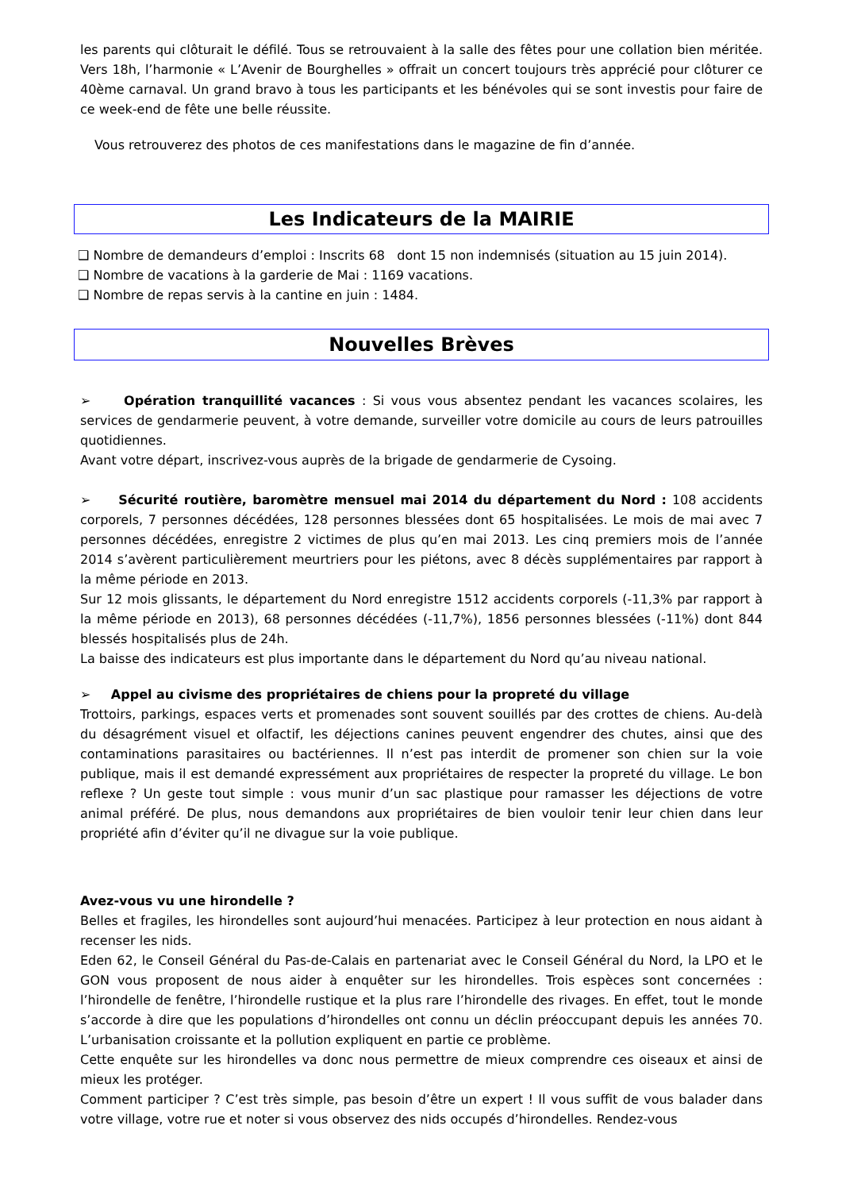les parents qui clôturait le défilé. Tous se retrouvaient à la salle des fêtes pour une collation bien méritée. Vers 18h, l’harmonie « L’Avenir de Bourghelles » offrait un concert toujours très apprécié pour clôturer ce 40ème carnaval. Un grand bravo à tous les participants et les bénévoles qui se sont investis pour faire de ce week-end de fête une belle réussite.
Vous retrouverez des photos de ces manifestations dans le magazine de fin d’année.
Les Indicateurs de la MAIRIE
❑ Nombre de demandeurs d’emploi : Inscrits 68 dont 15 non indemnisés (situation au 15 juin 2014).
❑ Nombre de vacations à la garderie de Mai : 1169 vacations.
❑ Nombre de repas servis à la cantine en juin : 1484.
Nouvelles Brèves
➢ Opération tranquillité vacances : Si vous vous absentez pendant les vacances scolaires, les services de gendarmerie peuvent, à votre demande, surveiller votre domicile au cours de leurs patrouilles quotidiennes.
Avant votre départ, inscrivez-vous auprès de la brigade de gendarmerie de Cysoing.
➢ Sécurité routière, baromètre mensuel mai 2014 du département du Nord : 108 accidents corporels, 7 personnes décédées, 128 personnes blessées dont 65 hospitalisées. Le mois de mai avec 7 personnes décédées, enregistre 2 victimes de plus qu’en mai 2013. Les cinq premiers mois de l’année 2014 s’avèrent particulièrement meurtriers pour les piétons, avec 8 décès supplémentaires par rapport à la même période en 2013.
Sur 12 mois glissants, le département du Nord enregistre 1512 accidents corporels (-11,3% par rapport à la même période en 2013), 68 personnes décédées (-11,7%), 1856 personnes blessées (-11%) dont 844 blessés hospitalisés plus de 24h.
La baisse des indicateurs est plus importante dans le département du Nord qu’au niveau national.
➢ Appel au civisme des propriétaires de chiens pour la propreté du village
Trottoirs, parkings, espaces verts et promenades sont souvent souillés par des crottes de chiens. Au-delà du désagrément visuel et olfactif, les déjections canines peuvent engendrer des chutes, ainsi que des contaminations parasitaires ou bactériennes. Il n’est pas interdit de promener son chien sur la voie publique, mais il est demandé expressément aux propriétaires de respecter la propreté du village. Le bon reflexe ? Un geste tout simple : vous munir d’un sac plastique pour ramasser les déjections de votre animal préféré. De plus, nous demandons aux propriétaires de bien vouloir tenir leur chien dans leur propriété afin d’éviter qu’il ne divague sur la voie publique.
Avez-vous vu une hirondelle ?
Belles et fragiles, les hirondelles sont aujourd’hui menacées. Participez à leur protection en nous aidant à recenser les nids.
Eden 62, le Conseil Général du Pas-de-Calais en partenariat avec le Conseil Général du Nord, la LPO et le GON vous proposent de nous aider à enquêter sur les hirondelles. Trois espèces sont concernées : l’hirondelle de fenêtre, l’hirondelle rustique et la plus rare l’hirondelle des rivages. En effet, tout le monde s’accorde à dire que les populations d’hirondelles ont connu un déclin préoccupant depuis les années 70. L’urbanisation croissante et la pollution expliquent en partie ce problème.
Cette enquête sur les hirondelles va donc nous permettre de mieux comprendre ces oiseaux et ainsi de mieux les protéger.
Comment participer ? C’est très simple, pas besoin d’être un expert ! Il vous suffit de vous balader dans votre village, votre rue et noter si vous observez des nids occupés d’hirondelles. Rendez-vous